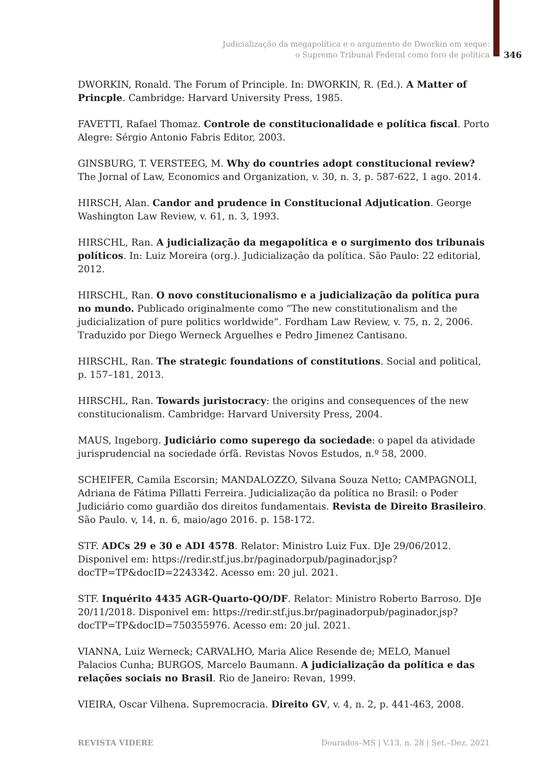Judicialização da megapolítica e o argumento de Dworkin em xeque:
o Supremo Tribunal Federal como foro de política
346
DWORKIN, Ronald. The Forum of Principle. In: DWORKIN, R. (Ed.). A Matter of Princple. Cambridge: Harvard University Press, 1985.
FAVETTI, Rafael Thomaz. Controle de constitucionalidade e política fiscal. Porto Alegre: Sérgio Antonio Fabris Editor, 2003.
GINSBURG, T. VERSTEEG, M. Why do countries adopt constitucional review? The Jornal of Law, Economics and Organization, v. 30, n. 3, p. 587-622, 1 ago. 2014.
HIRSCH, Alan. Candor and prudence in Constitucional Adjutication. George Washington Law Review, v. 61, n. 3, 1993.
HIRSCHL, Ran. A judicialização da megapolítica e o surgimento dos tribunais políticos. In: Luiz Moreira (org.). Judicialização da política. São Paulo: 22 editorial, 2012.
HIRSCHL, Ran. O novo constitucionalismo e a judicialização da política pura no mundo. Publicado originalmente como “The new constitutionalism and the judicialization of pure politics worldwide”. Fordham Law Review, v. 75, n. 2, 2006. Traduzido por Diego Werneck Arguelhes e Pedro Jimenez Cantisano.
HIRSCHL, Ran. The strategic foundations of constitutions. Social and political, p. 157–181, 2013.
HIRSCHL, Ran. Towards juristocracy: the origins and consequences of the new constitucionalism. Cambridge: Harvard University Press, 2004.
MAUS, Ingeborg. Judiciário como superego da sociedade: o papel da atividade jurisprudencial na sociedade órfã. Revistas Novos Estudos, n.º 58, 2000.
SCHEIFER, Camila Escorsin; MANDALOZZO, Silvana Souza Netto; CAMPAGNOLI, Adriana de Fátima Pillatti Ferreira. Judicialização da política no Brasil: o Poder Judiciário como guardião dos direitos fundamentais. Revista de Direito Brasileiro. São Paulo. v, 14, n. 6, maio/ago 2016. p. 158-172.
STF. ADCs 29 e 30 e ADI 4578. Relator: Ministro Luiz Fux. DJe 29/06/2012. Disponivel em: https://redir.stf.jus.br/paginadorpub/paginador.jsp?docTP=TP&docID=2243342. Acesso em: 20 jul. 2021.
STF. Inquérito 4435 AGR-Quarto-QO/DF. Relator: Ministro Roberto Barroso. DJe 20/11/2018. Disponivel em: https://redir.stf.jus.br/paginadorpub/paginador.jsp?docTP=TP&docID=750355976. Acesso em: 20 jul. 2021.
VIANNA, Luiz Werneck; CARVALHO, Maria Alice Resende de; MELO, Manuel Palacios Cunha; BURGOS, Marcelo Baumann. A judicialização da política e das relações sociais no Brasil. Rio de Janeiro: Revan, 1999.
VIEIRA, Oscar Vilhena. Supremocracia. Direito GV, v. 4, n. 2, p. 441-463, 2008.
REVISTA VIDERE Dourados–MS | V.13, n. 28 | Set.–Dez. 2021